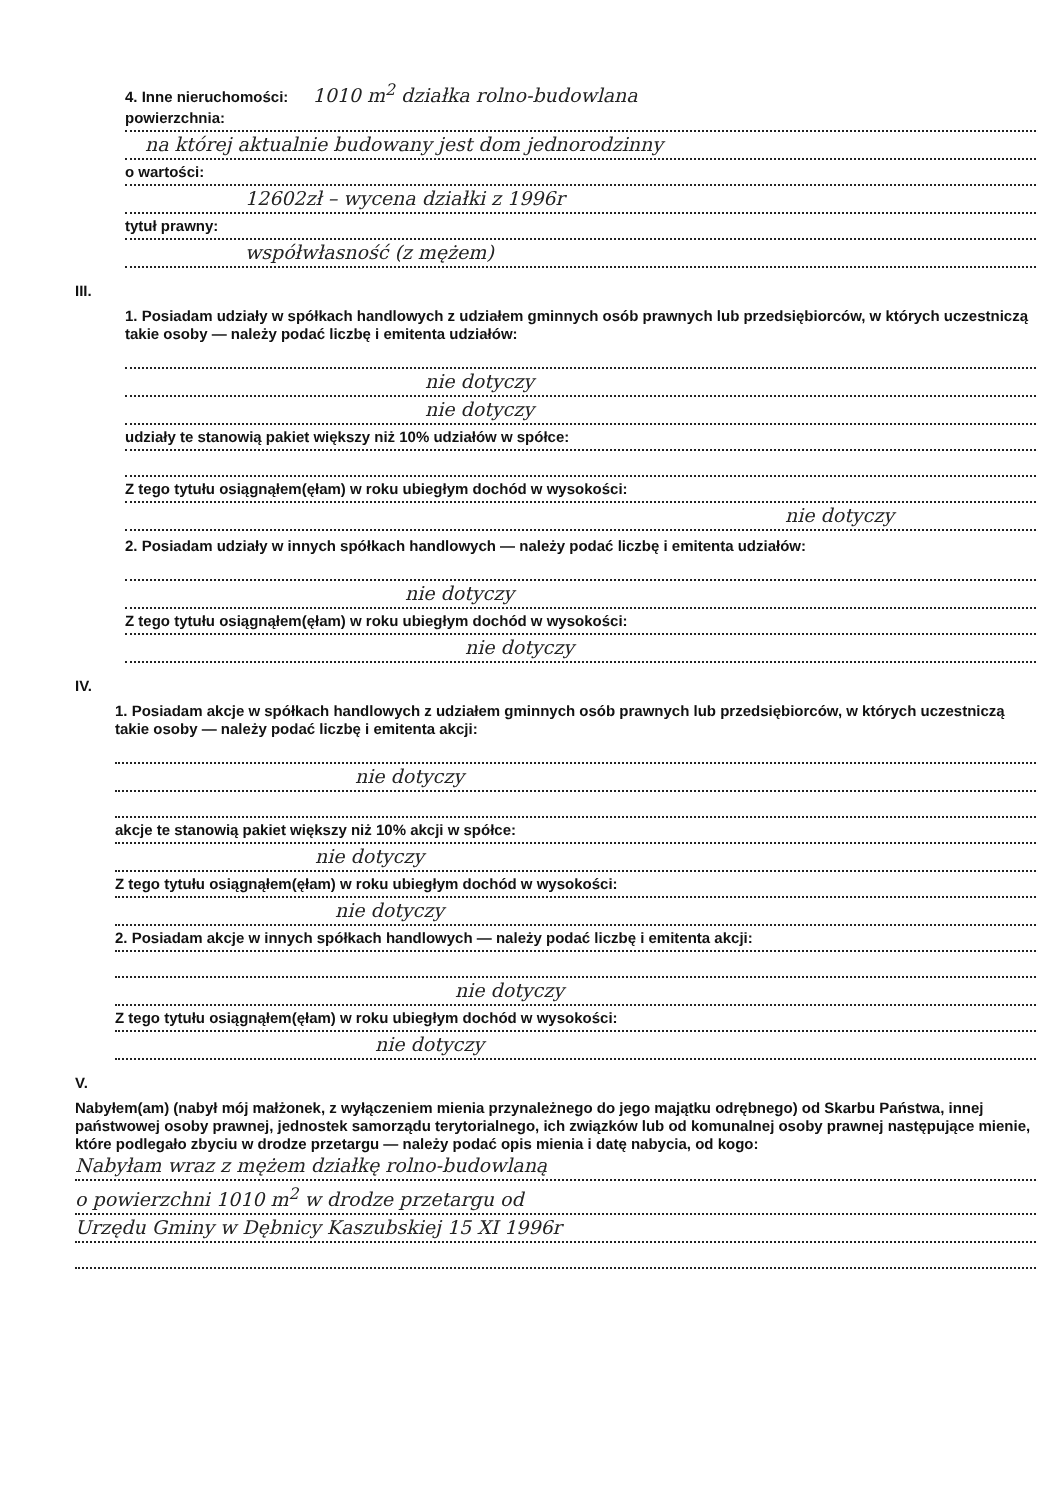4. Inne nieruchomości: 1010 m<sup>2</sup> działka rolno-budowlana
powierzchnia:
na której aktualnie budowany jest dom jednorodzinny
o wartości:
12602zł – wycena działki z 1996r
tytuł prawny:
współwłasność (z mężem)
III.
1. Posiadam udziały w spółkach handlowych z udziałem gminnych osób prawnych lub przedsiębiorców, w których uczestniczą takie osoby — należy podać liczbę i emitenta udziałów:
nie dotyczy
nie dotyczy
udziały te stanowią pakiet większy niż 10% udziałów w spółce:
Z tego tytułu osiągnąłem(ęłam) w roku ubiegłym dochód w wysokości:
nie dotyczy
2. Posiadam udziały w innych spółkach handlowych — należy podać liczbę i emitenta udziałów:
nie dotyczy
Z tego tytułu osiągnąłem(ęłam) w roku ubiegłym dochód w wysokości:
nie dotyczy
IV.
1. Posiadam akcje w spółkach handlowych z udziałem gminnych osób prawnych lub przedsiębiorców, w których uczestniczą takie osoby — należy podać liczbę i emitenta akcji:
nie dotyczy
akcje te stanowią pakiet większy niż 10% akcji w spółce:
nie dotyczy
Z tego tytułu osiągnąłem(ęłam) w roku ubiegłym dochód w wysokości:
nie dotyczy
2. Posiadam akcje w innych spółkach handlowych — należy podać liczbę i emitenta akcji:
nie dotyczy
Z tego tytułu osiągnąłem(ęłam) w roku ubiegłym dochód w wysokości:
nie dotyczy
V.
Nabyłem(am) (nabył mój małżonek, z wyłączeniem mienia przynależnego do jego majątku odrębnego) od Skarbu Państwa, innej państwowej osoby prawnej, jednostek samorządu terytorialnego, ich związków lub od komunalnej osoby prawnej następujące mienie, które podlegało zbyciu w drodze przetargu — należy podać opis mienia i datę nabycia, od kogo:
Nabyłam wraz z mężem działkę rolno-budowlaną
o powierzchni 1010 m<sup>2</sup> w drodze przetargu od
Urzędu Gminy w Dębnicy Kaszubskiej 15 XI 1996r